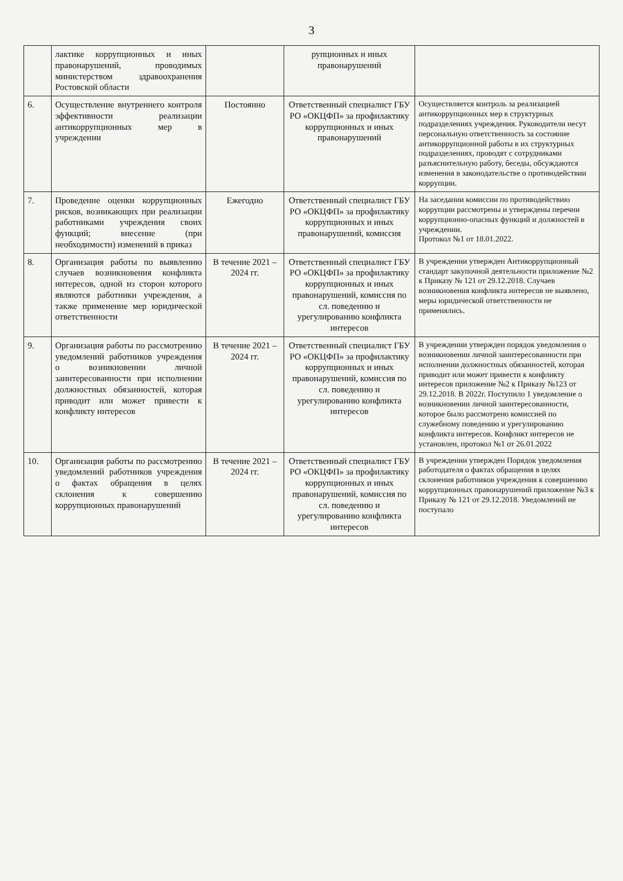3
| | лактике коррупционных и иных правонарушений, проводимых министерством здравоохранения Ростовской области | | рупционных и иных правонарушений | |
| 6. | Осуществление внутреннего контроля эффективности реализации антикоррупционных мер в учреждении | Постоянно | Ответственный специалист ГБУ РО «ОКЦФП» за профилактику коррупционных и иных правонарушений | Осуществляется контроль за реализацией антикоррупционных мер в структурных подразделениях учреждения. Руководители несут персональную ответственность за состояние антикоррупционной работы в их структурных подразделениях, проводят с сотрудниками разъяснительную работу, беседы, обсуждаются изменения в законодательстве о противодействии коррупции. |
| 7. | Проведение оценки коррупционных рисков, возникающих при реализации работниками учреждения своих функций; внесение (при необходимости) изменений в приказ | Ежегодно | Ответственный специалист ГБУ РО «ОКЦФП» за профилактику коррупционных и иных правонарушений, комиссия | На заседании комиссии по противодействию коррупции рассмотрены и утверждены перечни коррупционно-опасных функций и должностей в учреждении. Протокол №1 от 18.01.2022. |
| 8. | Организация работы по выявлению случаев возникновения конфликта интересов, одной из сторон которого являются работники учреждения, а также применение мер юридической ответственности | В течение 2021 – 2024 гг. | Ответственный специалист ГБУ РО «ОКЦФП» за профилактику коррупционных и иных правонарушений, комиссия по сл. поведению и урегулированию конфликта интересов | В учреждении утвержден Антикоррупционный стандарт закупочной деятельности приложение №2 к Приказу № 121 от 29.12.2018. Случаев возникновения конфликта интересов не выявлено, меры юридической ответственности не применялись. |
| 9. | Организация работы по рассмотрению уведомлений работников учреждения о возникновении личной заинтересованности при исполнении должностных обязанностей, которая приводит или может привести к конфликту интересов | В течение 2021 – 2024 гг. | Ответственный специалист ГБУ РО «ОКЦФП» за профилактику коррупционных и иных правонарушений, комиссия по сл. поведению и урегулированию конфликта интересов | В учреждении утвержден порядок уведомления о возникновении личной заинтересованности при исполнении должностных обязанностей, которая приводит или может привести к конфликту интересов приложение №2 к Приказу №123 от 29.12.2018. В 2022г. Поступило 1 уведомление о возникновении личной заинтересованности, которое было рассмотрено комиссией по служебному поведению и урегулированию конфликта интересов. Конфликт интересов не установлен, протокол №1 от 26.01.2022 |
| 10. | Организация работы по рассмотрению уведомлений работников учреждения о фактах обращения в целях склонения к совершению коррупционных правонарушений | В течение 2021 – 2024 гг. | Ответственный специалист ГБУ РО «ОКЦФП» за профилактику коррупционных и иных правонарушений, комиссия по сл. поведению и урегулированию конфликта интересов | В учреждении утвержден Порядок уведомления работодателя о фактах обращения в целях склонения работников учреждения к совершению коррупционных правонарушений приложение №3 к Приказу № 121 от 29.12.2018. Уведомлений не поступало |